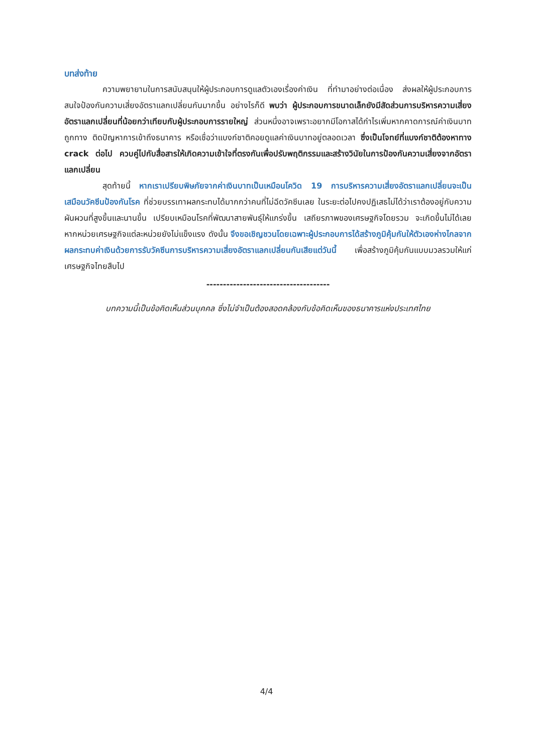บทส่งท้าย
ความพยายามในการสนับสนุนให้ผู้ประกอบการดูแลตัวเองเรื่องค่าเงิน ที่ทำมาอย่างต่อเนื่อง ส่งผลให้ผู้ประกอบการสนใจป้องกันความเสี่ยงอัตราแลกเปลี่ยนกันมากขึ้น อย่างไรก็ดี พบว่า ผู้ประกอบการขนาดเล็กยังมีสัดส่วนการบริหารความเสี่ยงอัตราแลกเปลี่ยนที่น้อยกว่าเทียบกับผู้ประกอบการรายใหญ่ ส่วนหนึ่งอาจเพราะอยากมีโอกาสได้กำไรเพิ่มหากคาดการณ์ค่าเงินบาทถูกทาง ติดปัญหาการเข้าถึงธนาคาร หรือเชื่อว่าแบงก์ชาติคอยดูแลค่าเงินบาทอยู่ตลอดเวลา ซึ่งเป็นโจทย์ที่แบงก์ชาติต้องหาทาง crack ต่อไป ควบคู่ไปกับสื่อสารให้เกิดความเข้าใจที่ตรงกันเพื่อปรับพฤติกรรมและสร้างวินัยในการป้องกันความเสี่ยงจากอัตราแลกเปลี่ยน
สุดท้ายนี้ หากเราเปรียบพิษภัยจากค่าเงินบาทเป็นเหมือนโควิด 19 การบริหารความเสี่ยงอัตราแลกเปลี่ยนจะเป็นเสมือนวัคซีนป้องกันโรค ที่ช่วยบรรเทาผลกระทบได้มากกว่าคนที่ไม่ฉีดวัคซีนเลย ในระยะต่อไปคงปฏิเสธไม่ได้ว่าเราต้องอยู่กับความผันผวนที่สูงขึ้นและนานขึ้น เปรียบเหมือนโรคที่พัฒนาสายพันธุ์ให้แกร่งขึ้น เสถียรภาพของเศรษฐกิจโดยรวม จะเกิดขึ้นไม่ได้เลยหากหน่วยเศรษฐกิจแต่ละหน่วยยังไม่แข็งแรง ดังนั้น จึงขอเชิญชวนโดยเฉพาะผู้ประกอบการได้สร้างภูมิคุ้มกันให้ตัวเองห่างไกลจาก ผลกระทบค่าเงินด้วยการรับวัคซีนการบริหารความเสี่ยงอัตราแลกเปลี่ยนกันเสียแต่วันนี้ เพื่อสร้างภูมิคุ้มกันแบบมวลรวมให้แก่เศรษฐกิจไทยสืบไป
-------------------------------------
บทความนี้เป็นข้อคิดเห็นส่วนบุคคล ซึ่งไม่จำเป็นต้องสอดคล้องกับข้อคิดเห็นของธนาคารแห่งประเทศไทย
4/4